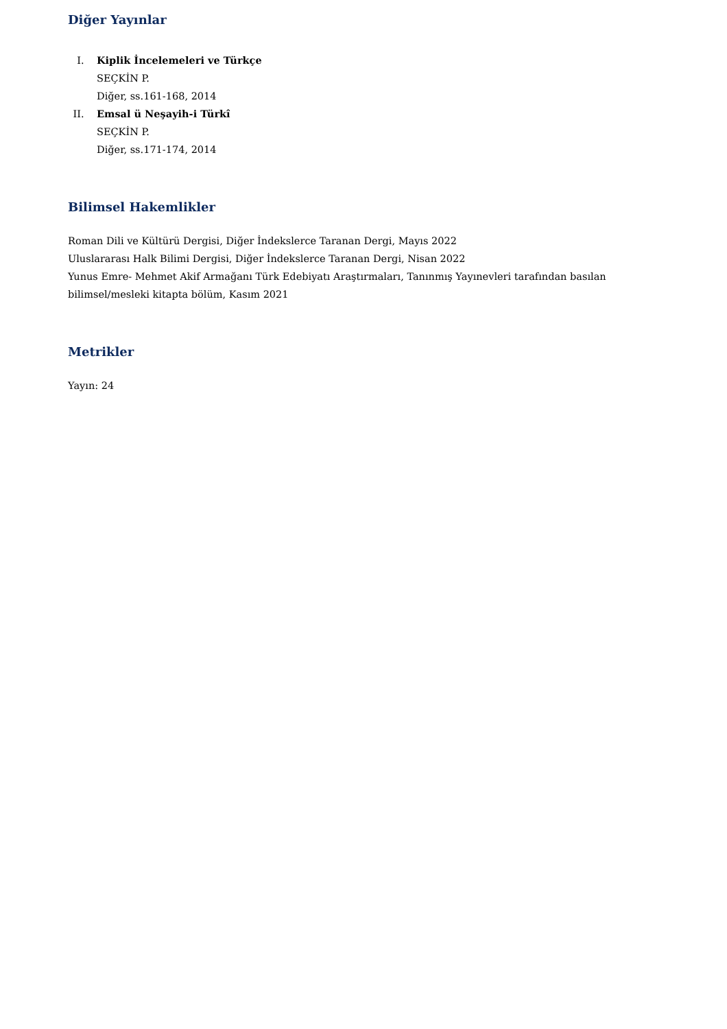Diğer Yayınlar
I. Kiplik İncelemeleri ve Türkçe
SEÇKİN P.
Diğer, ss.161-168, 2014
II. Emsal ü Neşayih-i Türkî
SEÇKİN P.
Diğer, ss.171-174, 2014
Bilimsel Hakemlikler
Roman Dili ve Kültürü Dergisi, Diğer İndekslerce Taranan Dergi, Mayıs 2022
Uluslararası Halk Bilimi Dergisi, Diğer İndekslerce Taranan Dergi, Nisan 2022
Yunus Emre- Mehmet Akif Armağanı Türk Edebiyatı Araştırmaları, Tanınmış Yayınevleri tarafından basılan bilimsel/mesleki kitapta bölüm, Kasım 2021
Metrikler
Yayın: 24